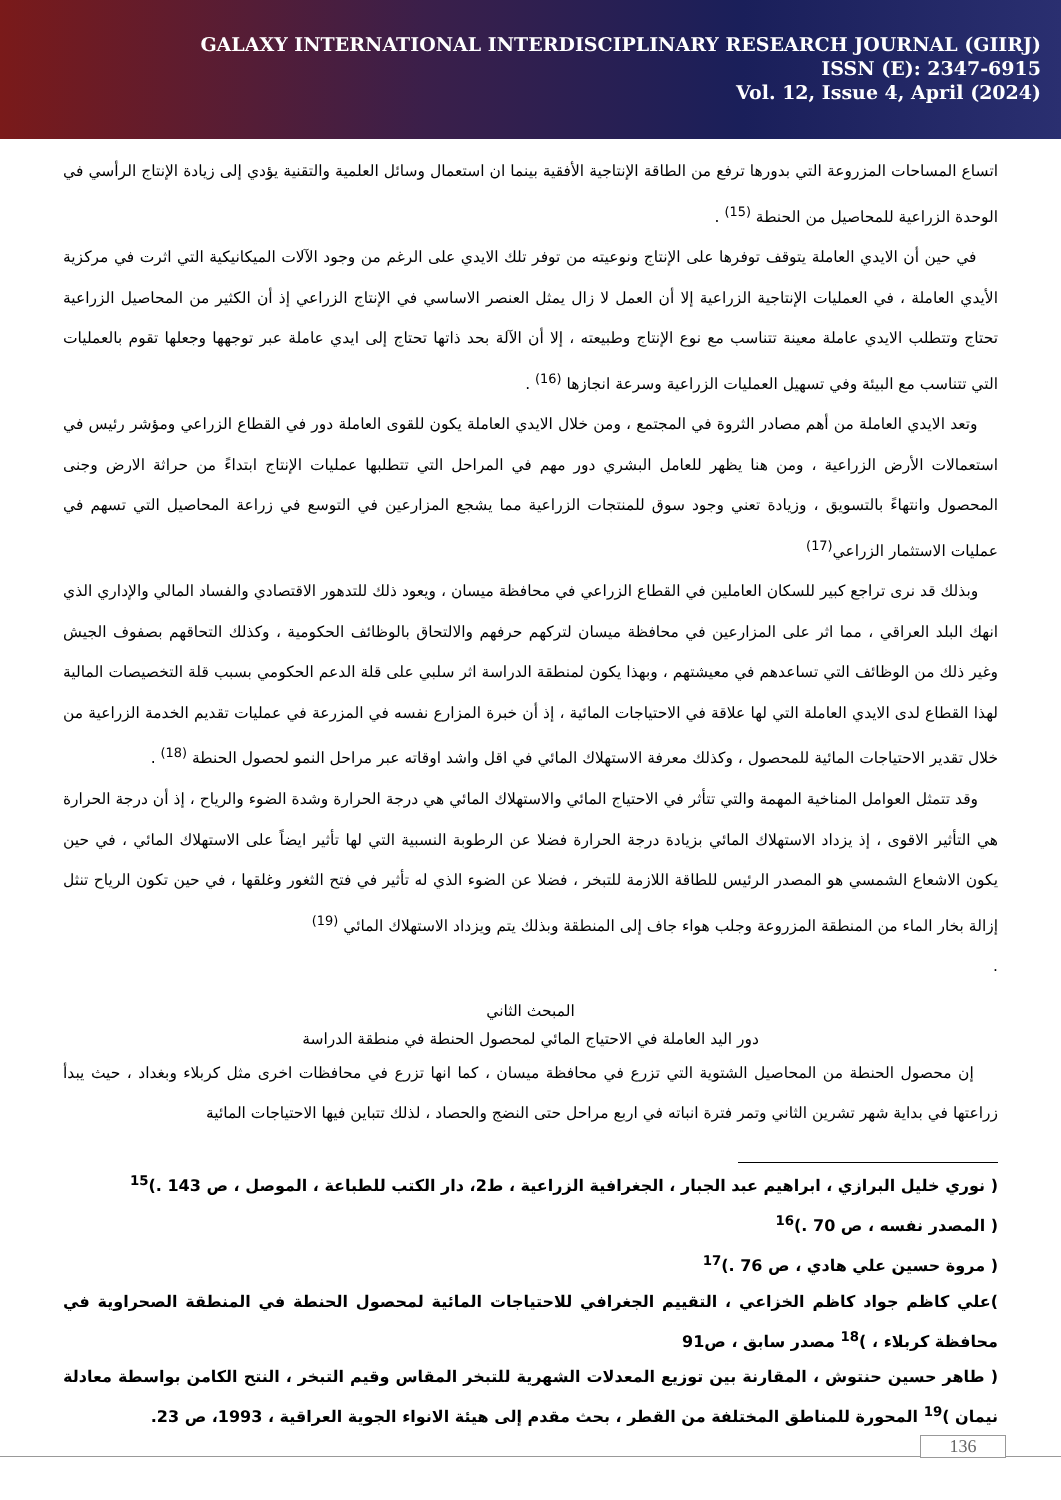GALAXY INTERNATIONAL INTERDISCIPLINARY RESEARCH JOURNAL (GIIRJ)
ISSN (E): 2347-6915
Vol. 12, Issue 4, April (2024)
اتساع المساحات المزروعة التي بدورها ترفع من الطاقة الإنتاجية الأفقية بينما ان استعمال وسائل العلمية والتقنية يؤدي إلى زيادة الإنتاج الرأسي في الوحدة الزراعية للمحاصيل من الحنطة <sup>(15)</sup> .
في حين أن الايدي العاملة يتوقف توفرها على الإنتاج ونوعيته من توفر تلك الايدي على الرغم من وجود الآلات الميكانيكية التي اثرت في مركزية الأيدي العاملة ، في العمليات الإنتاجية الزراعية إلا أن العمل لا زال يمثل العنصر الاساسي في الإنتاج الزراعي إذ أن الكثير من المحاصيل الزراعية تحتاج وتتطلب الايدي عاملة معينة تتناسب مع نوع الإنتاج وطبيعته ، إلا أن الآلة بحد ذاتها تحتاج إلى ايدي عاملة عبر توجهها وجعلها تقوم بالعمليات التي تتناسب مع البيئة وفي تسهيل العمليات الزراعية وسرعة انجازها <sup>(16)</sup> .
وتعد الايدي العاملة من أهم مصادر الثروة في المجتمع ، ومن خلال الايدي العاملة يكون للقوى العاملة دور في القطاع الزراعي ومؤشر رئيس في استعمالات الأرض الزراعية ، ومن هنا يظهر للعامل البشري دور مهم في المراحل التي تتطلبها عمليات الإنتاج ابتداءً من حراثة الارض وجنى المحصول وانتهاءً بالتسويق ، وزيادة تعني وجود سوق للمنتجات الزراعية مما يشجع المزارعين في التوسع في زراعة المحاصيل التي تسهم في عمليات الاستثمار الزراعي<sup>(17)</sup>
وبذلك قد نرى تراجع كبير للسكان العاملين في القطاع الزراعي في محافظة ميسان ، ويعود ذلك للتدهور الاقتصادي والفساد المالي والإداري الذي انهك البلد العراقي ، مما اثر على المزارعين في محافظة ميسان لتركهم حرفهم والالتحاق بالوظائف الحكومية ، وكذلك التحاقهم بصفوف الجيش وغير ذلك من الوظائف التي تساعدهم في معيشتهم ، وبهذا يكون لمنطقة الدراسة اثر سلبي على قلة الدعم الحكومي بسبب قلة التخصيصات المالية لهذا القطاع لدى الايدي العاملة التي لها علاقة في الاحتياجات المائية ، إذ أن خبرة المزارع نفسه في المزرعة في عمليات تقديم الخدمة الزراعية من خلال تقدير الاحتياجات المائية للمحصول ، وكذلك معرفة الاستهلاك المائي في اقل واشد اوقاته عبر مراحل النمو لحصول الحنطة <sup>(18)</sup> .
وقد تتمثل العوامل المناخية المهمة والتي تتأثر في الاحتياج المائي والاستهلاك المائي هي درجة الحرارة وشدة الضوء والرياح ، إذ أن درجة الحرارة هي التأثير الاقوى ، إذ يزداد الاستهلاك المائي بزيادة درجة الحرارة فضلا عن الرطوبة النسبية التي لها تأثير ايضاً على الاستهلاك المائي ، في حين يكون الاشعاع الشمسي هو المصدر الرئيس للطاقة اللازمة للتبخر ، فضلا عن الضوء الذي له تأثير في فتح الثغور وغلقها ، في حين تكون الرياح تنثل إزالة بخار الماء من المنطقة المزروعة وجلب هواء جاف إلى المنطقة وبذلك يتم ويزداد الاستهلاك المائي <sup>(19)</sup>
.
المبحث الثاني
دور اليد العاملة في الاحتياج المائي لمحصول الحنطة في منطقة الدراسة
إن محصول الحنطة من المحاصيل الشتوية التي تزرع في محافظة ميسان ، كما انها تزرع في محافظات اخرى مثل كربلاء وبغداد ، حيث يبدأ زراعتها في بداية شهر تشرين الثاني وتمر فترة انباته في اربع مراحل حتى النضج والحصاد ، لذلك تتباين فيها الاحتياجات المائية
( نوري خليل البرازي ، ابراهيم عبد الجبار ، الجغرافية الزراعية ، ط2، دار الكتب للطباعة ، الموصل ، ص 143 .)<sup>15</sup>
( المصدر نفسه ، ص 70 .)<sup>16</sup>
( مروة حسين علي هادي ، ص 76 .)<sup>17</sup>
)علي كاظم جواد كاظم الخزاعي ، التقييم الجغرافي للاحتياجات المائية لمحصول الحنطة في المنطقة الصحراوية في محافظة كربلاء ، )<sup>18</sup> مصدر سابق ، ص91
( طاهر حسين حنتوش ، المقارنة بين توزيع المعدلات الشهرية للتبخر المقاس وقيم التبخر ، النتح الكامن بواسطة معادلة نيمان )<sup>19</sup> المحورة للمناطق المختلفة من القطر ، بحث مقدم إلى هيئة الانواء الجوية العراقية ، 1993، ص 23.
136